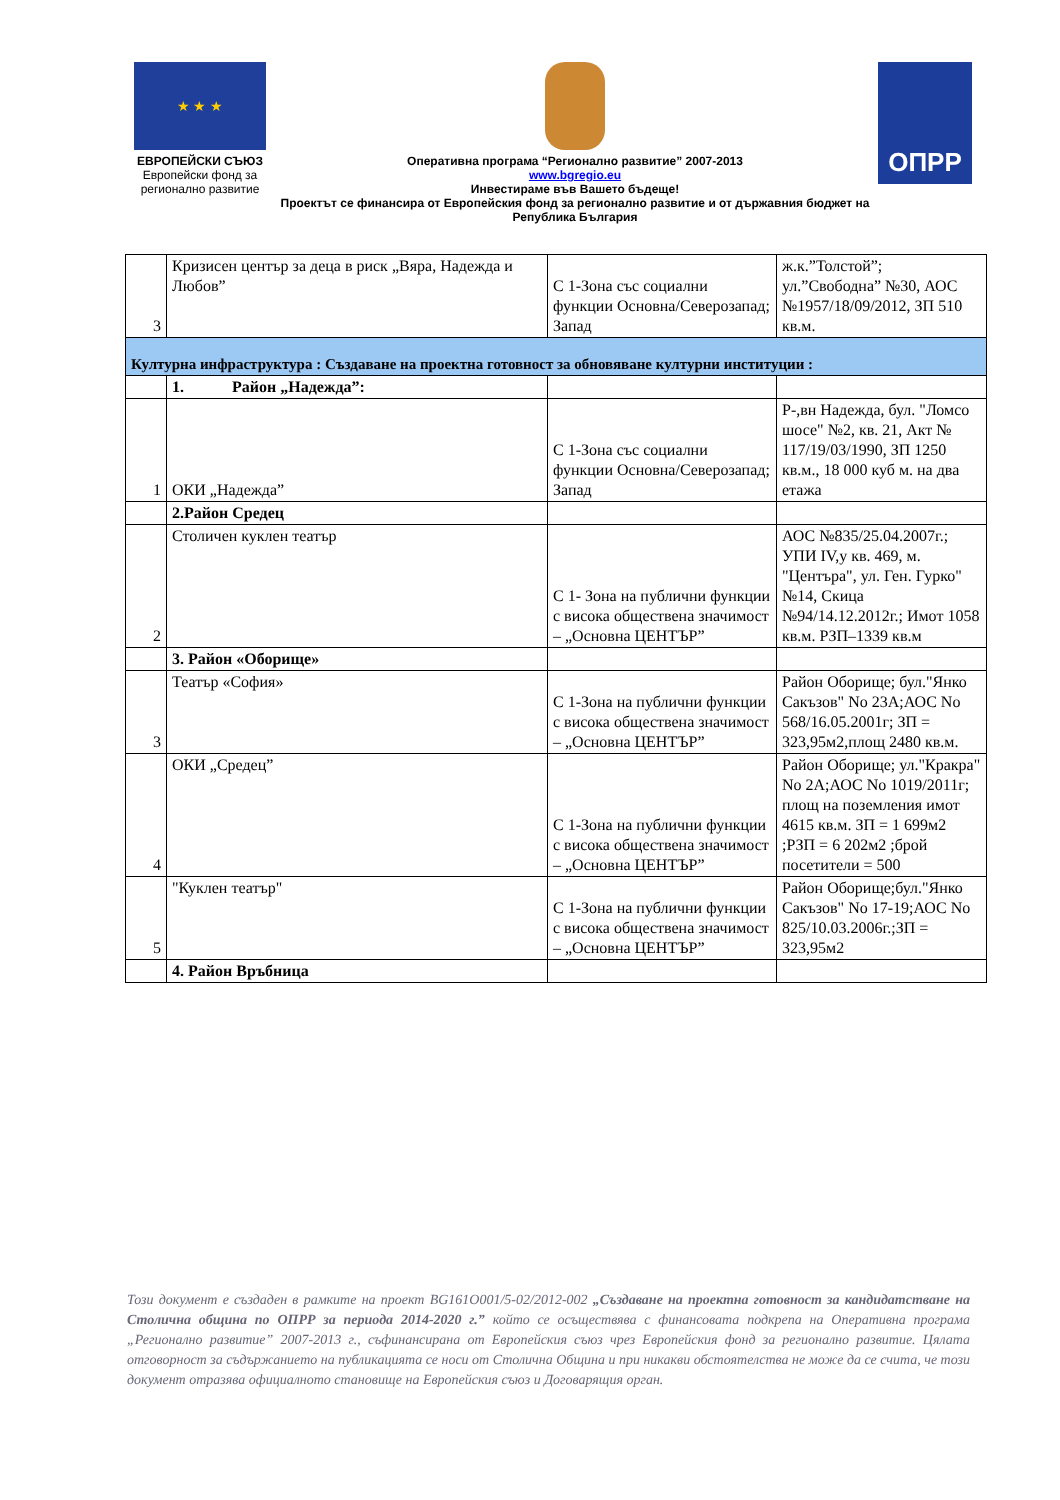★ ★ ★
ЕВРОПЕЙСКИ СЪЮЗ
Европейски фонд за регионално развитие
Оперативна програма “Регионално развитие” 2007-2013
www.bgregio.eu
Инвестираме във Вашето бъдеще!
Проектът се финансира от Европейския фонд за регионално развитие и от държавния бюджет на Република България
ОПРР
| 3 | Кризисен център за деца в риск „Вяра, Надежда и Любов” | С 1-Зона със социални функции Основна/Северозапад; Запад | ж.к.”Толстой”; ул.”Свободна” №30, АОС №1957/18/09/2012, ЗП 510 кв.м. |
| Културна инфраструктура : Създаване на проектна готовност за обновяване културни институции : | | | |
| | 1. Район „Надежда”: | | |
| 1 | ОКИ „Надежда” | С 1-Зона със социални функции Основна/Северозапад; Запад | Р-,вн Надежда, бул. "Ломсо шосе" №2, кв. 21, Акт № 117/19/03/1990, ЗП 1250 кв.м., 18 000 куб м. на два етажа |
| | 2.Район Средец | | |
| 2 | Столичен куклен театър | С 1- Зона на публични функции с висока обществена значимост – „Основна ЦЕНТЪР” | АОС №835/25.04.2007г.; УПИ IV,у кв. 469, м. "Центъра", ул. Ген. Гурко" №14, Скица №94/14.12.2012г.; Имот 1058 кв.м. РЗП–1339 кв.м |
| | 3. Район «Оборище» | | |
| 3 | Театър «София» | С 1-Зона на публични функции с висока обществена значимост – „Основна ЦЕНТЪР” | Район Оборище; бул."Янко Сакъзов" No 23А;АОС No 568/16.05.2001г; ЗП = 323,95м2,площ 2480 кв.м. |
| 4 | ОКИ „Средец” | С 1-Зона на публични функции с висока обществена значимост – „Основна ЦЕНТЪР” | Район Оборище; ул."Кракра" No 2А;АОС No 1019/2011г; площ на поземления имот 4615 кв.м. ЗП = 1 699м2 ;РЗП = 6 202м2 ;брой посетители = 500 |
| 5 | "Куклен театър" | С 1-Зона на публични функции с висока обществена значимост – „Основна ЦЕНТЪР” | Район Оборище;бул."Янко Сакъзов" No 17-19;АОС No 825/10.03.2006г.;ЗП = 323,95м2 |
| | 4. Район Връбница | | |
Този документ е създаден в рамките на проект BG161O001/5-02/2012-002 „Създаване на проектна готовност за кандидатстване на Столична община по ОПРР за периода 2014-2020 г.” който се осъществява с финансовата подкрепа на Оперативна програма „Регионално развитие” 2007-2013 г., съфинансирана от Европейския съюз чрез Европейския фонд за регионално развитие. Цялата отговорност за съдържанието на публикацията се носи от Столична Община и при никакви обстоятелства не може да се счита, че този документ отразява официалното становище на Европейския съюз и Договарящия орган.